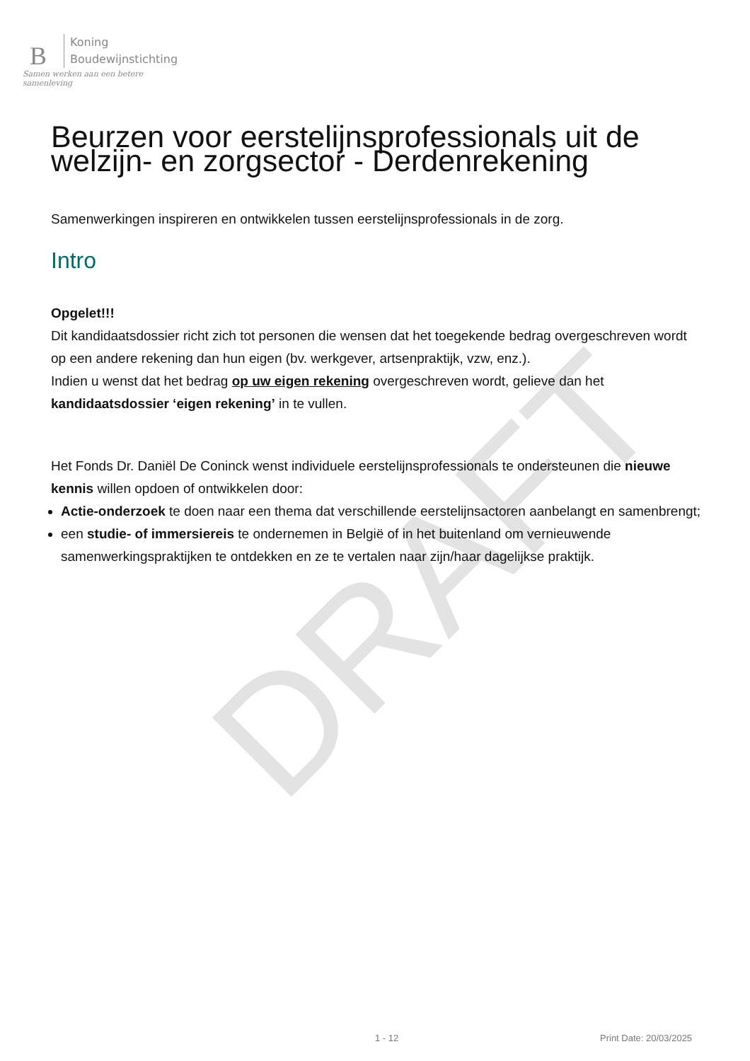DRAFT
B
Koning
Boudewijnstichting
Samen werken aan een betere samenleving
Beurzen voor eerstelijnsprofessionals uit de welzijn- en zorgsector - Derdenrekening
Samenwerkingen inspireren en ontwikkelen tussen eerstelijnsprofessionals in de zorg.
Intro
Opgelet!!!
Dit kandidaatsdossier richt zich tot personen die wensen dat het toegekende bedrag overgeschreven wordt op een andere rekening dan hun eigen (bv. werkgever, artsenpraktijk, vzw, enz.).
Indien u wenst dat het bedrag op uw eigen rekening overgeschreven wordt, gelieve dan het kandidaatsdossier ‘eigen rekening’ in te vullen.
Het Fonds Dr. Daniël De Coninck wenst individuele eerstelijnsprofessionals te ondersteunen die nieuwe kennis willen opdoen of ontwikkelen door:
Actie-onderzoek te doen naar een thema dat verschillende eerstelijnsactoren aanbelangt en samenbrengt;
een studie- of immersiereis te ondernemen in België of in het buitenland om vernieuwende samenwerkingspraktijken te ontdekken en ze te vertalen naar zijn/haar dagelijkse praktijk.
1 - 12 Print Date: 20/03/2025